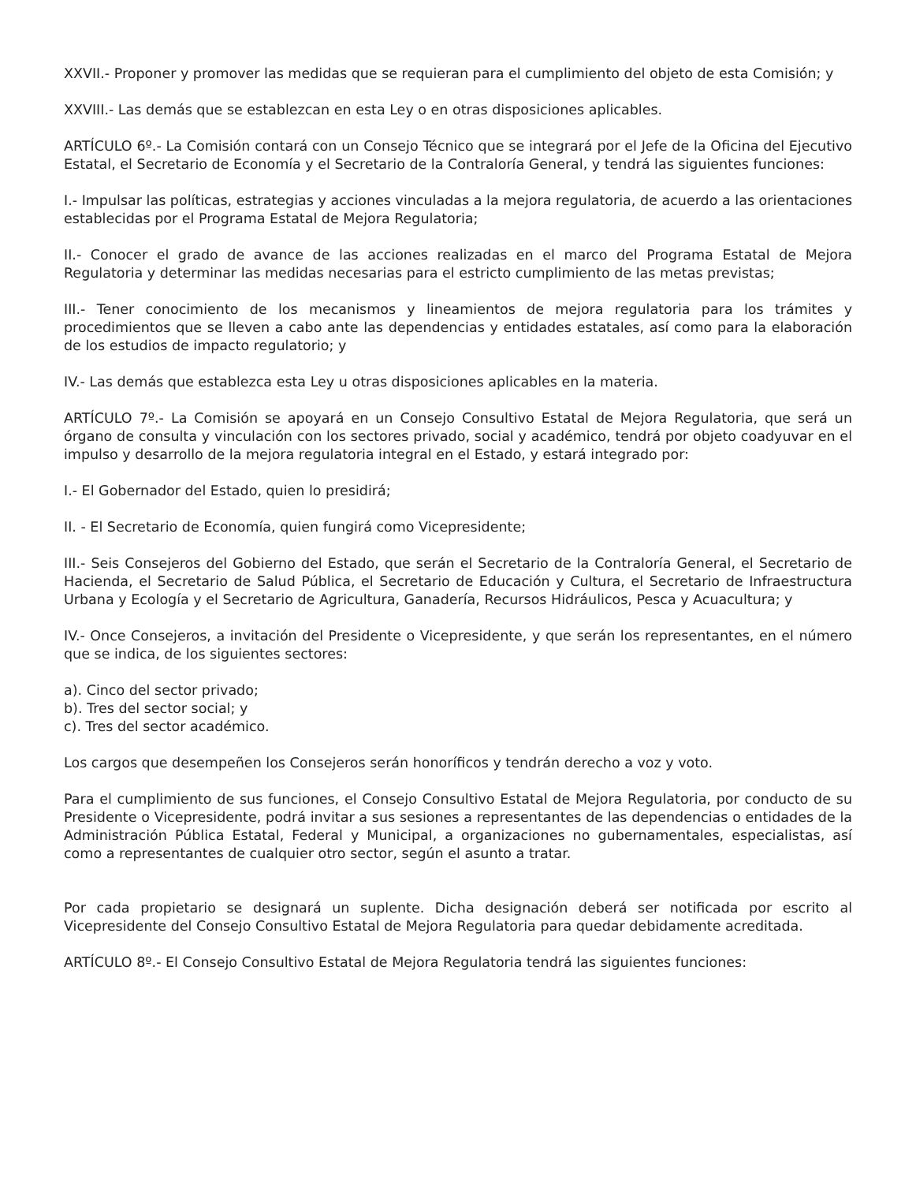XXVII.- Proponer y promover las medidas que se requieran para el cumplimiento del objeto de esta Comisión; y
XXVIII.- Las demás que se establezcan en esta Ley o en otras disposiciones aplicables.
ARTÍCULO 6º.- La Comisión contará con un Consejo Técnico que se integrará por el Jefe de la Oficina del Ejecutivo Estatal, el Secretario de Economía y el Secretario de la Contraloría General, y tendrá las siguientes funciones:
I.- Impulsar las políticas, estrategias y acciones vinculadas a la mejora regulatoria, de acuerdo a las orientaciones establecidas por el Programa Estatal de Mejora Regulatoria;
II.- Conocer el grado de avance de las acciones realizadas en el marco del Programa Estatal de Mejora Regulatoria y determinar las medidas necesarias para el estricto cumplimiento de las metas previstas;
III.- Tener conocimiento de los mecanismos y lineamientos de mejora regulatoria para los trámites y procedimientos que se lleven a cabo ante las dependencias y entidades estatales, así como para la elaboración de los estudios de impacto regulatorio; y
IV.- Las demás que establezca esta Ley u otras disposiciones aplicables en la materia.
ARTÍCULO 7º.- La Comisión se apoyará en un Consejo Consultivo Estatal de Mejora Regulatoria, que será un órgano de consulta y vinculación con los sectores privado, social y académico, tendrá por objeto coadyuvar en el impulso y desarrollo de la mejora regulatoria integral en el Estado, y estará integrado por:
I.- El Gobernador del Estado, quien lo presidirá;
II. - El Secretario de Economía, quien fungirá como Vicepresidente;
III.- Seis Consejeros del Gobierno del Estado, que serán el Secretario de la Contraloría General, el Secretario de Hacienda, el Secretario de Salud Pública, el Secretario de Educación y Cultura, el Secretario de Infraestructura Urbana y Ecología y el Secretario de Agricultura, Ganadería, Recursos Hidráulicos, Pesca y Acuacultura; y
IV.- Once Consejeros, a invitación del Presidente o Vicepresidente, y que serán los representantes, en el número que se indica, de los siguientes sectores:
a). Cinco del sector privado;
b). Tres del sector social; y
c). Tres del sector académico.
Los cargos que desempeñen los Consejeros serán honoríficos y tendrán derecho a voz y voto.
Para el cumplimiento de sus funciones, el Consejo Consultivo Estatal de Mejora Regulatoria, por conducto de su Presidente o Vicepresidente, podrá invitar a sus sesiones a representantes de las dependencias o entidades de la Administración Pública Estatal, Federal y Municipal, a organizaciones no gubernamentales, especialistas, así como a representantes de cualquier otro sector, según el asunto a tratar.
Por cada propietario se designará un suplente. Dicha designación deberá ser notificada por escrito al Vicepresidente del Consejo Consultivo Estatal de Mejora Regulatoria para quedar debidamente acreditada.
ARTÍCULO 8º.- El Consejo Consultivo Estatal de Mejora Regulatoria tendrá las siguientes funciones: